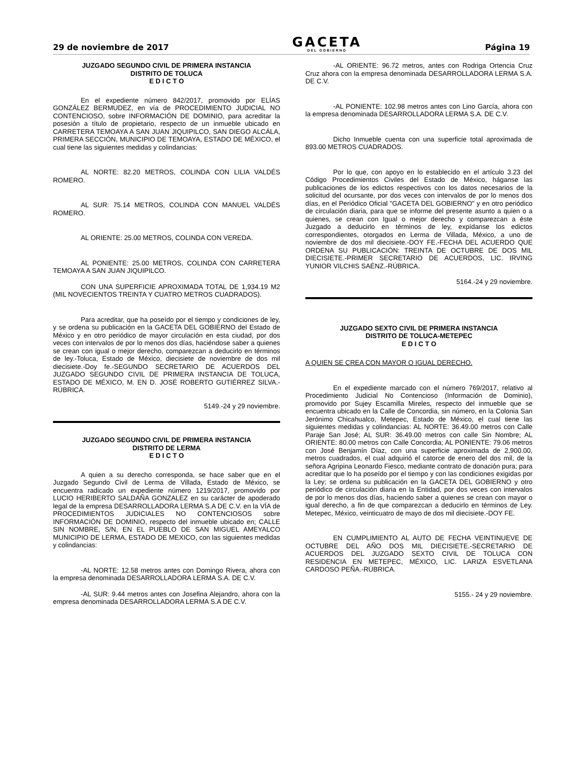29 de noviembre de 2017
GACETA
DEL GOBIERNO
Página 19
JUZGADO SEGUNDO CIVIL DE PRIMERA INSTANCIA
DISTRITO DE TOLUCA
E D I C T O
En el expediente número 842/2017, promovido por ELÍAS GONZÁLEZ BERMUDEZ, en vía de PROCEDIMIENTO JUDICIAL NO CONTENCIOSO, sobre INFORMACIÓN DE DOMINIO, para acreditar la posesión a título de propietario, respecto de un inmueble ubicado en CARRETERA TEMOAYA A SAN JUAN JIQUIPILCO, SAN DIEGO ALCÁLA, PRIMERA SECCIÓN, MUNICIPIO DE TEMOAYA, ESTADO DE MÉXICO, el cual tiene las siguientes medidas y colindancias:
AL NORTE: 82.20 METROS, COLINDA CON LILIA VALDÉS ROMERO.
AL SUR: 75.14 METROS, COLINDA CON MANUEL VALDÉS ROMERO.
AL ORIENTE: 25.00 METROS, COLINDA CON VEREDA.
AL PONIENTE: 25.00 METROS, COLINDA CON CARRETERA TEMOAYA A SAN JUAN JIQUIPILCO.
CON UNA SUPERFICIE APROXIMADA TOTAL DE 1,934.19 M2 (MIL NOVECIENTOS TREINTA Y CUATRO METROS CUADRADOS).
Para acreditar, que ha poseído por el tiempo y condiciones de ley, y se ordena su publicación en la GACETA DEL GOBIERNO del Estado de México y en otro periódico de mayor circulación en esta ciudad, por dos veces con intervalos de por lo menos dos días, haciéndose saber a quienes se crean con igual o mejor derecho, comparezcan a deducirlo en términos de ley.-Toluca, Estado de México, diecisiete de noviembre de dos mil diecisiete.-Doy fe.-SEGUNDO SECRETARIO DE ACUERDOS DEL JUZGADO SEGUNDO CIVIL DE PRIMERA INSTANCIA DE TOLUCA, ESTADO DE MÉXICO, M. EN D. JOSÉ ROBERTO GUTIÉRREZ SILVA.-RÚBRICA.
5149.-24 y 29 noviembre.
JUZGADO SEGUNDO CIVIL DE PRIMERA INSTANCIA
DISTRITO DE LERMA
E D I C T O
A quien a su derecho corresponda, se hace saber que en el Juzgado Segundo Civil de Lerma de Villada, Estado de México, se encuentra radicado un expediente número 1219/2017, promovido por LUCIO HERIBERTO SALDAÑA GONZALEZ en su carácter de apoderado legal de la empresa DESARROLLADORA LERMA S.A DE C.V. en la VÍA de PROCEDIMIENTOS JUDICIALES NO CONTENCIOSOS sobre INFORMACIÓN DE DOMINIO, respecto del inmueble ubicado en; CALLE SIN NOMBRE, S/N, EN EL PUEBLO DE SAN MIGUEL AMEYALCO MUNICIPIO DE LERMA, ESTADO DE MEXICO, con las siguientes medidas y colindancias:
-AL NORTE: 12.58 metros antes con Domingo Rivera, ahora con la empresa denominada DESARROLLADORA LERMA S.A. DE C.V.
-AL SUR: 9.44 metros antes con Josefina Alejandro, ahora con la empresa denominada DESARROLLADORA LERMA S.A DE C.V.
-AL ORIENTE: 96.72 metros, antes con Rodriga Ortencia Cruz Cruz ahora con la empresa denominada DESARROLLADORA LERMA S.A. DE C.V.
-AL PONIENTE: 102.98 metros antes con Lino García, ahora con la empresa denominada DESARROLLADORA LERMA S.A. DE C.V.
Dicho Inmueble cuenta con una superficie total aproximada de 893.00 METROS CUADRADOS.
Por lo que, con apoyo en lo establecido en el artículo 3.23 del Código Procedimientos Civiles del Estado de México, háganse las publicaciones de los edictos respectivos con los datos necesarios de la solicitud del ocursante, por dos veces con intervalos de por lo menos dos días, en el Periódico Oficial "GACETA DEL GOBIERNO" y en otro periódico de circulación diaria, para que se informe del presente asunto a quien o a quienes, se crean con Igual o mejor derecho y comparezcan a éste Juzgado a deducirlo en términos de ley, expídanse los edictos correspondientes, otorgados en Lerma de Villada, México, a uno de noviembre de dos mil diecisiete.-DOY FE.-FECHA DEL ACUERDO QUE ORDENA SU PUBLICACIÓN: TREINTA DE OCTUBRE DE DOS MIL DIECISIETE.-PRIMER SECRETARIO DE ACUERDOS, LIC. IRVING YUNIOR VILCHIS SAÉNZ.-RÚBRICA.
5164.-24 y 29 noviembre.
JUZGADO SEXTO CIVIL DE PRIMERA INSTANCIA
DISTRITO DE TOLUCA-METEPEC
E D I C T O
A QUIEN SE CREA CON MAYOR O IGUAL DERECHO.
En el expediente marcado con el número 769/2017, relativo al Procedimiento Judicial No Contencioso (Información de Dominio), promovido por Sujey Escamilla Mireles, respecto del inmueble que se encuentra ubicado en la Calle de Concordia, sin número, en la Colonia San Jerónimo Chicahualco, Metepec, Estado de México, el cual tiene las siguientes medidas y colindancias: AL NORTE: 36.49.00 metros con Calle Paraje San José; AL SUR: 36.49.00 metros con calle Sin Nombre; AL ORIENTE: 80.00 metros con Calle Concordia; AL PONIENTE: 79.06 metros con José Benjamín Díaz, con una superficie aproximada de 2,900.00, metros cuadrados, el cual adquirió el catorce de enero del dos mil, de la señora Agripina Leonardo Fiesco, mediante contrato de donación pura; para acreditar que lo ha poseído por el tiempo y con las condiciones exigidas por la Ley; se ordena su publicación en la GACETA DEL GOBIERNO y otro periódico de circulación diaria en la Entidad, por dos veces con intervalos de por lo menos dos días, haciendo saber a quienes se crean con mayor o igual derecho, a fin de que comparezcan a deducirlo en términos de Ley. Metepec, México, veinticuatro de mayo de dos mil diecisiete.-DOY FE.
EN CUMPLIMIENTO AL AUTO DE FECHA VEINTINUEVE DE OCTUBRE DEL AÑO DOS MIL DIECISIETE.-SECRETARIO DE ACUERDOS DEL JUZGADO SEXTO CIVIL DE TOLUCA CON RESIDENCIA EN METEPEC, MÉXICO, LIC. LARIZA ESVETLANA CARDOSO PEÑA.-RÚBRICA.
5155.- 24 y 29 noviembre.